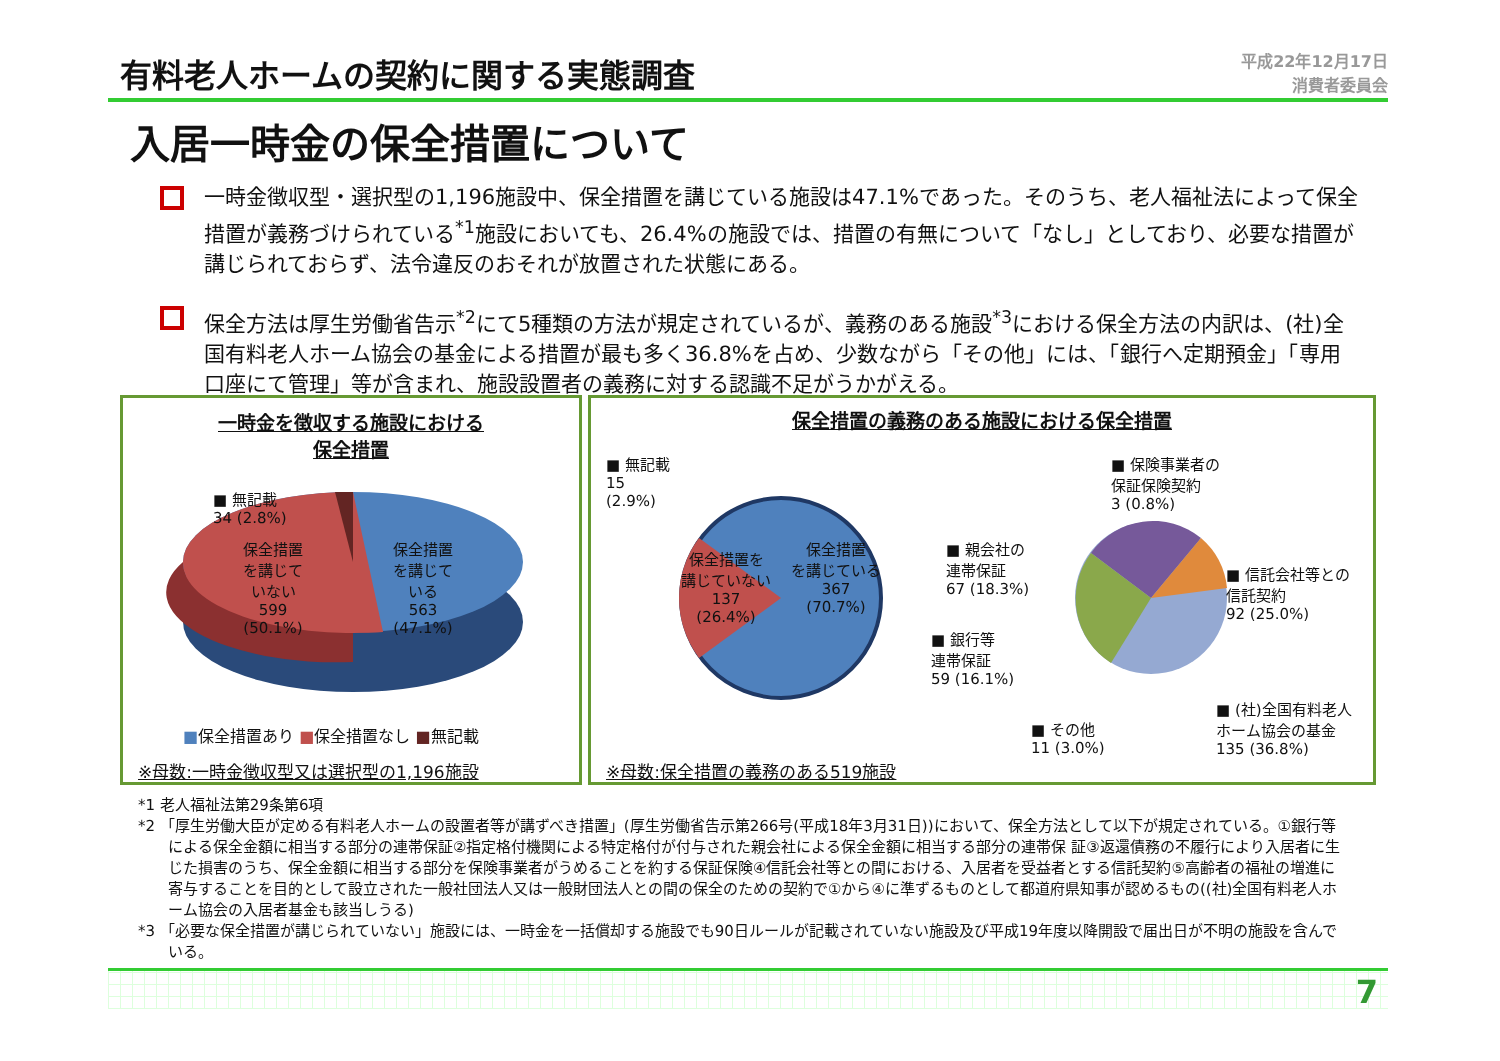有料老人ホームの契約に関する実態調査
平成22年12月17日
消費者委員会
入居一時金の保全措置について
一時金徴収型・選択型の1,196施設中、保全措置を講じている施設は47.1%であった。そのうち、老人福祉法によって保全措置が義務づけられている<sup>*1</sup>施設においても、26.4%の施設では、措置の有無について「なし」としており、必要な措置が講じられておらず、法令違反のおそれが放置された状態にある。
保全方法は厚生労働省告示<sup>*2</sup>にて5種類の方法が規定されているが、義務のある施設<sup>*3</sup>における保全方法の内訳は、(社)全国有料老人ホーム協会の基金による措置が最も多く36.8%を占め、少数ながら「その他」には、「銀行へ定期預金」「専用口座にて管理」等が含まれ、施設設置者の義務に対する認識不足がうかがえる。
一時金を徴収する施設における
保全措置
■ 無記載
34 (2.8%)
保全措置
を講じて
いない
599
(50.1%)
保全措置
を講じて
いる
563
(47.1%)
■保全措置あり ■保全措置なし ■無記載
※母数:一時金徴収型又は選択型の1,196施設
保全措置の義務のある施設における保全措置
■ 無記載
15
(2.9%)
保全措置を
講じていない
137
(26.4%)
保全措置
を講じている
367
(70.7%)
■ 親会社の
連帯保証
67 (18.3%)
■ 銀行等
連帯保証
59 (16.1%)
■ その他
11 (3.0%)
■ 保険事業者の
保証保険契約
3 (0.8%)
■ 信託会社等との
信託契約
92 (25.0%)
■ (社)全国有料老人
ホーム協会の基金
135 (36.8%)
※母数:保全措置の義務のある519施設
*1 老人福祉法第29条第6項
*2 「厚生労働大臣が定める有料老人ホームの設置者等が講ずべき措置」(厚生労働省告示第266号(平成18年3月31日))において、保全方法として以下が規定されている。①銀行等による保全金額に相当する部分の連帯保証②指定格付機関による特定格付が付与された親会社による保全金額に相当する部分の連帯保 証③返還債務の不履行により入居者に生じた損害のうち、保全金額に相当する部分を保険事業者がうめることを約する保証保険④信託会社等との間における、入居者を受益者とする信託契約⑤高齢者の福祉の増進に寄与することを目的として設立された一般社団法人又は一般財団法人との間の保全のための契約で①から④に準ずるものとして都道府県知事が認めるもの((社)全国有料老人ホーム協会の入居者基金も該当しうる)
*3 「必要な保全措置が講じられていない」施設には、一時金を一括償却する施設でも90日ルールが記載されていない施設及び平成19年度以降開設で届出日が不明の施設を含んでいる。
7